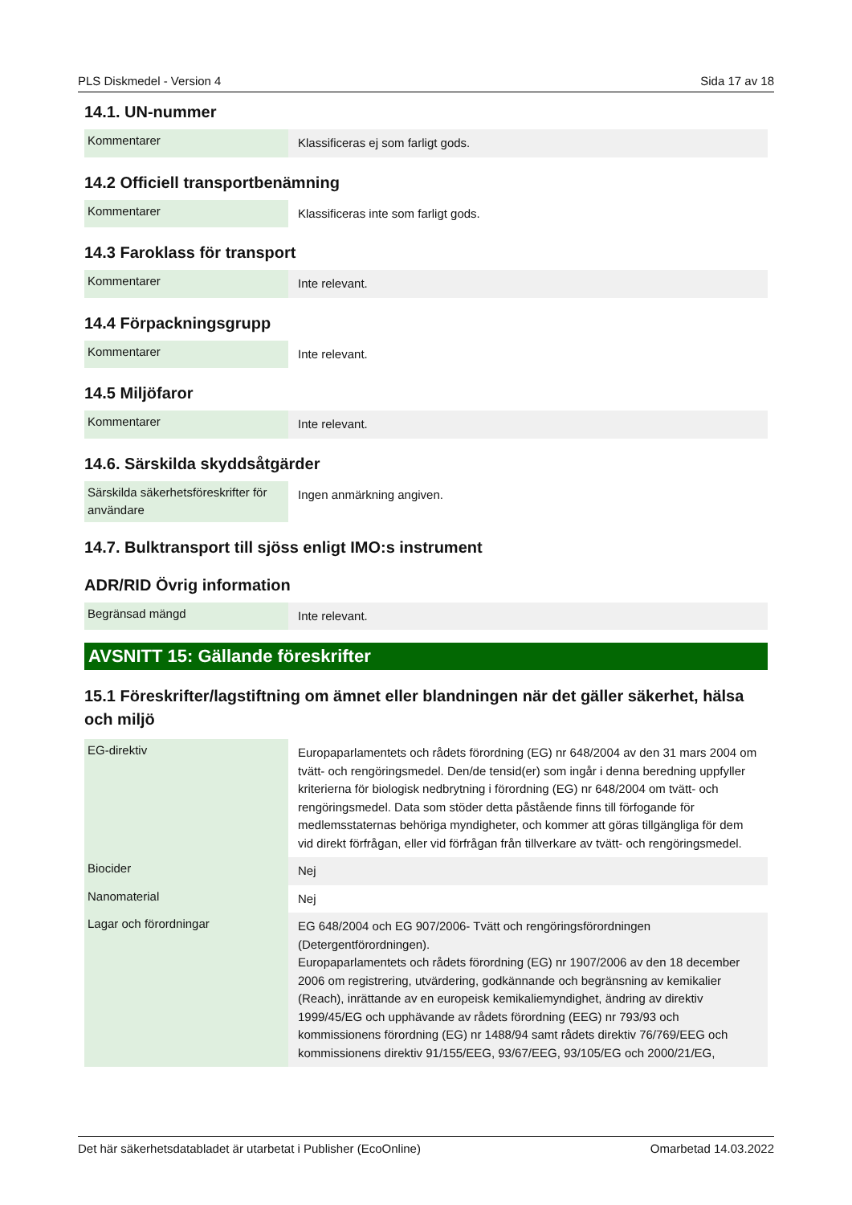PLS Diskmedel - Version 4 Sida 17 av 18
14.1. UN-nummer
| Kommentarer | Klassificeras ej som farligt gods. |
14.2 Officiell transportbenämning
| Kommentarer | Klassificeras inte som farligt gods. |
14.3 Faroklass för transport
| Kommentarer | Inte relevant. |
14.4 Förpackningsgrupp
| Kommentarer | Inte relevant. |
14.5 Miljöfaror
| Kommentarer | Inte relevant. |
14.6. Särskilda skyddsåtgärder
| Särskilda säkerhetsföreskrifter för användare | Ingen anmärkning angiven. |
14.7. Bulktransport till sjöss enligt IMO:s instrument
ADR/RID Övrig information
| Begränsad mängd | Inte relevant. |
AVSNITT 15: Gällande föreskrifter
15.1 Föreskrifter/lagstiftning om ämnet eller blandningen när det gäller säkerhet, hälsa och miljö
| EG-direktiv | Europaparlamentets och rådets förordning (EG) nr 648/2004 av den 31 mars 2004 om tvätt- och rengöringsmedel. Den/de tensid(er) som ingår i denna beredning uppfyller kriterierna för biologisk nedbrytning i förordning (EG) nr 648/2004 om tvätt- och rengöringsmedel. Data som stöder detta påstående finns till förfogande för medlemsstaternas behöriga myndigheter, och kommer att göras tillgängliga för dem vid direkt förfrågan, eller vid förfrågan från tillverkare av tvätt- och rengöringsmedel. |
| Biocider | Nej |
| Nanomaterial | Nej |
| Lagar och förordningar | EG 648/2004 och EG 907/2006- Tvätt och rengöringsförordningen (Detergentförordningen). Europaparlamentets och rådets förordning (EG) nr 1907/2006 av den 18 december 2006 om registrering, utvärdering, godkännande och begränsning av kemikalier (Reach), inrättande av en europeisk kemikaliemyndighet, ändring av direktiv 1999/45/EG och upphävande av rådets förordning (EEG) nr 793/93 och kommissionens förordning (EG) nr 1488/94 samt rådets direktiv 76/769/EEG och kommissionens direktiv 91/155/EEG, 93/67/EEG, 93/105/EG och 2000/21/EG, |
Det här säkerhetsdatabladet är utarbetat i Publisher (EcoOnline) Omarbetad 14.03.2022